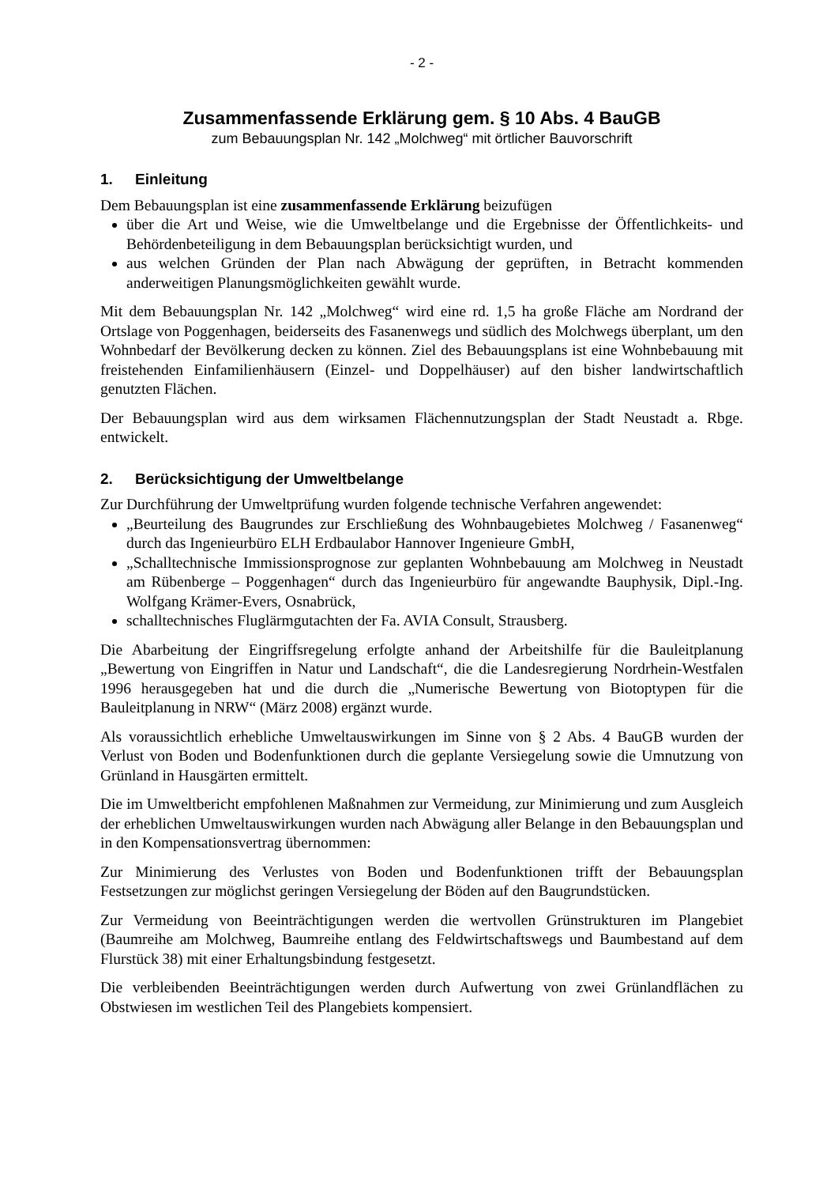- 2 -
Zusammenfassende Erklärung gem. § 10 Abs. 4 BauGB
zum Bebauungsplan Nr. 142 „Molchweg“ mit örtlicher Bauvorschrift
1. Einleitung
Dem Bebauungsplan ist eine zusammenfassende Erklärung beizufügen
über die Art und Weise, wie die Umweltbelange und die Ergebnisse der Öffentlichkeits- und Behördenbeteiligung in dem Bebauungsplan berücksichtigt wurden, und
aus welchen Gründen der Plan nach Abwägung der geprüften, in Betracht kommenden anderweitigen Planungsmöglichkeiten gewählt wurde.
Mit dem Bebauungsplan Nr. 142 „Molchweg“ wird eine rd. 1,5 ha große Fläche am Nordrand der Ortslage von Poggenhagen, beiderseits des Fasanenwegs und südlich des Molchwegs überplant, um den Wohnbedarf der Bevölkerung decken zu können. Ziel des Bebauungsplans ist eine Wohnbebauung mit freistehenden Einfamilienhäusern (Einzel- und Doppelhäuser) auf den bisher landwirtschaftlich genutzten Flächen.
Der Bebauungsplan wird aus dem wirksamen Flächennutzungsplan der Stadt Neustadt a. Rbge. entwickelt.
2. Berücksichtigung der Umweltbelange
Zur Durchführung der Umweltprüfung wurden folgende technische Verfahren angewendet:
„Beurteilung des Baugrundes zur Erschließung des Wohnbaugebietes Molchweg / Fasanenweg“ durch das Ingenieurbüro ELH Erdbaulabor Hannover Ingenieure GmbH,
„Schalltechnische Immissionsprognose zur geplanten Wohnbebauung am Molchweg in Neustadt am Rübenberge – Poggenhagen“ durch das Ingenieurbüro für angewandte Bauphysik, Dipl.-Ing. Wolfgang Krämer-Evers, Osnabrück,
schalltechnisches Fluglärmgutachten der Fa. AVIA Consult, Strausberg.
Die Abarbeitung der Eingriffsregelung erfolgte anhand der Arbeitshilfe für die Bauleitplanung „Bewertung von Eingriffen in Natur und Landschaft“, die die Landesregierung Nordrhein-Westfalen 1996 herausgegeben hat und die durch die „Numerische Bewertung von Biotoptypen für die Bauleitplanung in NRW“ (März 2008) ergänzt wurde.
Als voraussichtlich erhebliche Umweltauswirkungen im Sinne von § 2 Abs. 4 BauGB wurden der Verlust von Boden und Bodenfunktionen durch die geplante Versiegelung sowie die Umnutzung von Grünland in Hausgärten ermittelt.
Die im Umweltbericht empfohlenen Maßnahmen zur Vermeidung, zur Minimierung und zum Ausgleich der erheblichen Umweltauswirkungen wurden nach Abwägung aller Belange in den Bebauungsplan und in den Kompensationsvertrag übernommen:
Zur Minimierung des Verlustes von Boden und Bodenfunktionen trifft der Bebauungsplan Festsetzungen zur möglichst geringen Versiegelung der Böden auf den Baugrundstücken.
Zur Vermeidung von Beeinträchtigungen werden die wertvollen Grünstrukturen im Plangebiet (Baumreihe am Molchweg, Baumreihe entlang des Feldwirtschaftswegs und Baumbestand auf dem Flurstück 38) mit einer Erhaltungsbindung festgesetzt.
Die verbleibenden Beeinträchtigungen werden durch Aufwertung von zwei Grünlandflächen zu Obstwiesen im westlichen Teil des Plangebiets kompensiert.